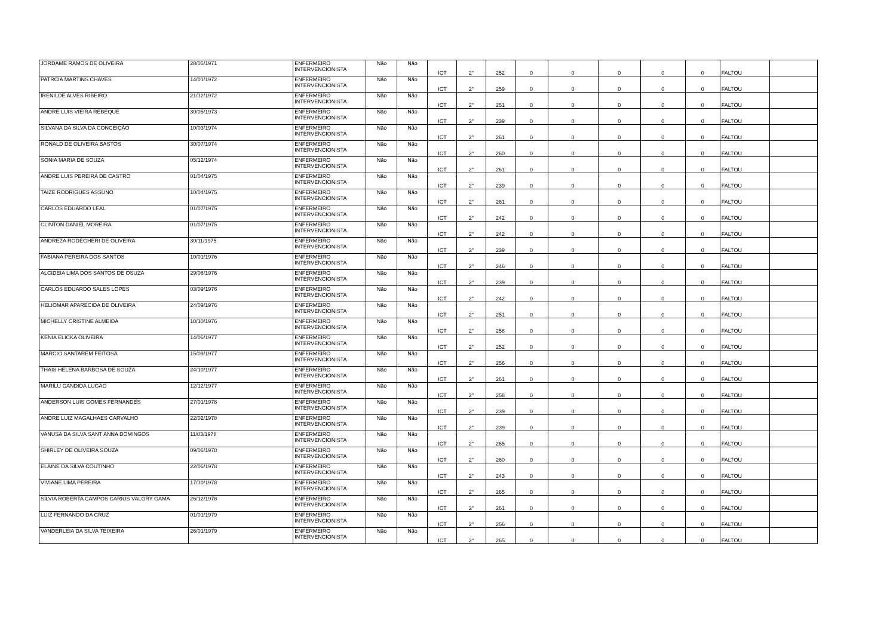| JORDAME RAMOS DE OLIVEIRA | 28/05/1971 | ENFERMEIRO INTERVENCIONISTA | Não | Não | ICT | 2° | 252 | 0 | 0 | 0 | 0 | 0 | FALTOU | |
| PATRCIA MARTINS CHAVES | 14/01/1972 | ENFERMEIRO INTERVENCIONISTA | Não | Não | ICT | 2° | 259 | 0 | 0 | 0 | 0 | 0 | FALTOU | |
| IRENILDE ALVES RIBEIRO | 21/12/1972 | ENFERMEIRO INTERVENCIONISTA | Não | Não | ICT | 2° | 251 | 0 | 0 | 0 | 0 | 0 | FALTOU | |
| ANDRE LUIS VIEIRA REBEQUE | 30/05/1973 | ENFERMEIRO INTERVENCIONISTA | Não | Não | ICT | 2° | 239 | 0 | 0 | 0 | 0 | 0 | FALTOU | |
| SILVANA DA SILVA DA CONCEIÇÃO | 10/03/1974 | ENFERMEIRO INTERVENCIONISTA | Não | Não | ICT | 2° | 261 | 0 | 0 | 0 | 0 | 0 | FALTOU | |
| RONALD DE OLIVEIRA BASTOS | 30/07/1974 | ENFERMEIRO INTERVENCIONISTA | Não | Não | ICT | 2° | 260 | 0 | 0 | 0 | 0 | 0 | FALTOU | |
| SONIA MARIA DE SOUZA | 05/12/1974 | ENFERMEIRO INTERVENCIONISTA | Não | Não | ICT | 2° | 261 | 0 | 0 | 0 | 0 | 0 | FALTOU | |
| ANDRE LUIS PEREIRA DE CASTRO | 01/04/1975 | ENFERMEIRO INTERVENCIONISTA | Não | Não | ICT | 2° | 239 | 0 | 0 | 0 | 0 | 0 | FALTOU | |
| TAIZE RODRIGUES ASSUNO | 10/04/1975 | ENFERMEIRO INTERVENCIONISTA | Não | Não | ICT | 2° | 261 | 0 | 0 | 0 | 0 | 0 | FALTOU | |
| CARLOS EDUARDO LEAL | 01/07/1975 | ENFERMEIRO INTERVENCIONISTA | Não | Não | ICT | 2° | 242 | 0 | 0 | 0 | 0 | 0 | FALTOU | |
| CLINTON DANIEL MOREIRA | 01/07/1975 | ENFERMEIRO INTERVENCIONISTA | Não | Não | ICT | 2° | 242 | 0 | 0 | 0 | 0 | 0 | FALTOU | |
| ANDREZA RODEGHERI DE OLIVEIRA | 30/11/1975 | ENFERMEIRO INTERVENCIONISTA | Não | Não | ICT | 2° | 239 | 0 | 0 | 0 | 0 | 0 | FALTOU | |
| FABIANA PEREIRA DOS SANTOS | 10/01/1976 | ENFERMEIRO INTERVENCIONISTA | Não | Não | ICT | 2° | 246 | 0 | 0 | 0 | 0 | 0 | FALTOU | |
| ALCIDEIA LIMA DOS SANTOS DE OSUZA | 29/06/1976 | ENFERMEIRO INTERVENCIONISTA | Não | Não | ICT | 2° | 239 | 0 | 0 | 0 | 0 | 0 | FALTOU | |
| CARLOS EDUARDO SALES LOPES | 03/09/1976 | ENFERMEIRO INTERVENCIONISTA | Não | Não | ICT | 2° | 242 | 0 | 0 | 0 | 0 | 0 | FALTOU | |
| HELIOMAR APARECIDA DE OLIVEIRA | 24/09/1976 | ENFERMEIRO INTERVENCIONISTA | Não | Não | ICT | 2° | 251 | 0 | 0 | 0 | 0 | 0 | FALTOU | |
| MICHELLY CRISTINE ALMEIDA | 18/10/1976 | ENFERMEIRO INTERVENCIONISTA | Não | Não | ICT | 2° | 258 | 0 | 0 | 0 | 0 | 0 | FALTOU | |
| KENIA ELICKA OLIVEIRA | 14/06/1977 | ENFERMEIRO INTERVENCIONISTA | Não | Não | ICT | 2° | 252 | 0 | 0 | 0 | 0 | 0 | FALTOU | |
| MARCIO SANTAREM FEITOSA | 15/09/1977 | ENFERMEIRO INTERVENCIONISTA | Não | Não | ICT | 2° | 256 | 0 | 0 | 0 | 0 | 0 | FALTOU | |
| THAIS HELENA BARBOSA DE SOUZA | 24/10/1977 | ENFERMEIRO INTERVENCIONISTA | Não | Não | ICT | 2° | 261 | 0 | 0 | 0 | 0 | 0 | FALTOU | |
| MARILU CANDIDA LUGAO | 12/12/1977 | ENFERMEIRO INTERVENCIONISTA | Não | Não | ICT | 2° | 258 | 0 | 0 | 0 | 0 | 0 | FALTOU | |
| ANDERSON LUIS GOMES FERNANDES | 27/01/1978 | ENFERMEIRO INTERVENCIONISTA | Não | Não | ICT | 2° | 239 | 0 | 0 | 0 | 0 | 0 | FALTOU | |
| ANDRE LUIZ MAGALHAES CARVALHO | 22/02/1978 | ENFERMEIRO INTERVENCIONISTA | Não | Não | ICT | 2° | 239 | 0 | 0 | 0 | 0 | 0 | FALTOU | |
| VANUSA DA SILVA SANT ANNA DOMINGOS | 11/03/1978 | ENFERMEIRO INTERVENCIONISTA | Não | Não | ICT | 2° | 265 | 0 | 0 | 0 | 0 | 0 | FALTOU | |
| SHIRLEY DE OLIVEIRA SOUZA | 09/06/1978 | ENFERMEIRO INTERVENCIONISTA | Não | Não | ICT | 2° | 260 | 0 | 0 | 0 | 0 | 0 | FALTOU | |
| ELAINE DA SILVA COUTINHO | 22/06/1978 | ENFERMEIRO INTERVENCIONISTA | Não | Não | ICT | 2° | 243 | 0 | 0 | 0 | 0 | 0 | FALTOU | |
| VIVIANE LIMA PEREIRA | 17/10/1978 | ENFERMEIRO INTERVENCIONISTA | Não | Não | ICT | 2° | 265 | 0 | 0 | 0 | 0 | 0 | FALTOU | |
| SILVIA ROBERTA CAMPOS CARIUS VALORY GAMA | 26/12/1978 | ENFERMEIRO INTERVENCIONISTA | Não | Não | ICT | 2° | 261 | 0 | 0 | 0 | 0 | 0 | FALTOU | |
| LUIZ FERNANDO DA CRUZ | 01/01/1979 | ENFERMEIRO INTERVENCIONISTA | Não | Não | ICT | 2° | 256 | 0 | 0 | 0 | 0 | 0 | FALTOU | |
| VANDERLEIA DA SILVA TEIXEIRA | 26/01/1979 | ENFERMEIRO INTERVENCIONISTA | Não | Não | ICT | 2° | 265 | 0 | 0 | 0 | 0 | 0 | FALTOU | |